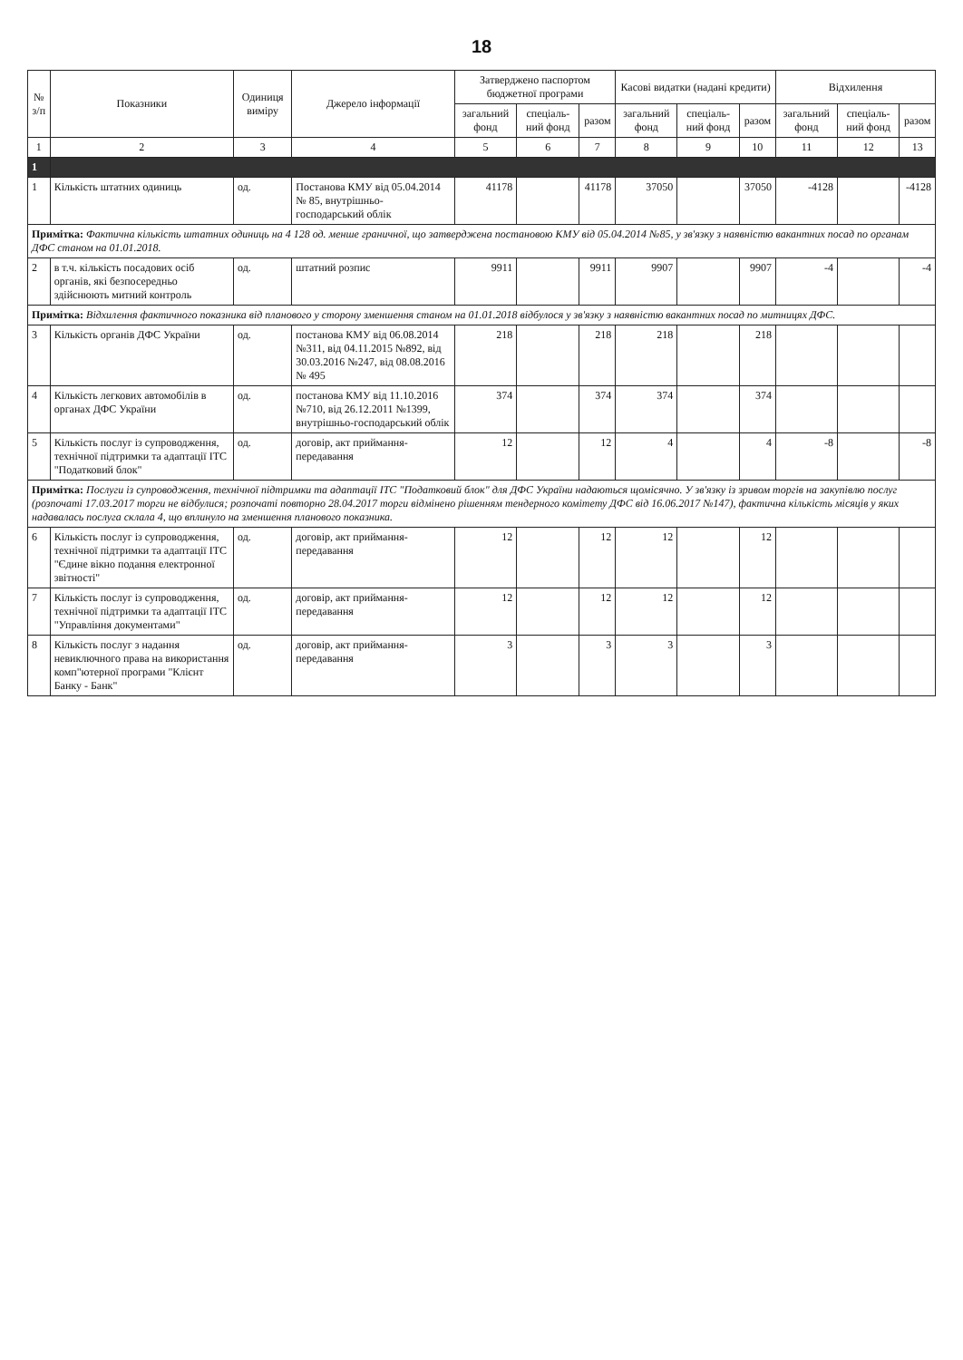18
| № з/п | Показники | Одиниця виміру | Джерело інформації | Затверджено паспортом бюджетної програми | | | Касові видатки (надані кредити) | | | Відхилення | | |
| --- | --- | --- | --- | --- | --- | --- | --- | --- | --- | --- | --- | --- |
| | | | | загальний фонд | спеціаль-ний фонд | разом | загальний фонд | спеціаль-ний фонд | разом | загальний фонд | спеціаль-ний фонд | разом |
| 1 | 2 | 3 | 4 | 5 | 6 | 7 | 8 | 9 | 10 | 11 | 12 | 13 |
| 1 | | | | | | | | | | | | |
| 1 | Кількість штатних одиниць | од. | Постанова КМУ від 05.04.2014 № 85, внутрішньо-господарський облік | 41178 | | 41178 | 37050 | | 37050 | -4128 | | -4128 |
| Примітка: Фактична кількість штатних одиниць на 4 128 од. менше граничної, що затверджена постановою КМУ від 05.04.2014 №85, у зв'язку з наявністю вакантних посад по органам ДФС станом на 01.01.2018. | | | | | | | | | | | | |
| 2 | в т.ч. кількість посадових осіб органів, які безпосередньо здійснюють митний контроль | од. | штатний розпис | 9911 | | 9911 | 9907 | | 9907 | -4 | | -4 |
| Примітка: Відхилення фактичного показника від планового у сторону зменшення станом на 01.01.2018 відбулося у зв'язку з наявністю вакантних посад по митницях ДФС. | | | | | | | | | | | | |
| 3 | Кількість органів ДФС України | од. | постанова КМУ від 06.08.2014 №311, від 04.11.2015 №892, від 30.03.2016 №247, від 08.08.2016 № 495 | 218 | | 218 | 218 | | 218 | | | |
| 4 | Кількість легкових автомобілів в органах ДФС України | од. | постанова КМУ від 11.10.2016 №710, від 26.12.2011 №1399, внутрішньо-господарський облік | 374 | | 374 | 374 | | 374 | | | |
| 5 | Кількість послуг із супроводження, технічної підтримки та адаптації ІТС "Податковий блок" | од. | договір, акт приймання-передавання | 12 | | 12 | 4 | | 4 | -8 | | -8 |
| Примітка: Послуги із супроводження, технічної підтримки та адаптації ІТС "Податковий блок" для ДФС України надаються щомісячно. У зв'язку із зривом торгів на закупівлю послуг (розпочаті 17.03.2017 торги не відбулися; розпочаті повторно 28.04.2017 торги відмінено рішенням тендерного комітету ДФС від 16.06.2017 №147), фактична кількість місяців у яких надавалась послуга склала 4, що вплинуло на зменшення планового показника. | | | | | | | | | | | | |
| 6 | Кількість послуг із супроводження, технічної підтримки та адаптації ІТС "Єдине вікно подання електронної звітності" | од. | договір, акт приймання-передавання | 12 | | 12 | 12 | | 12 | | | |
| 7 | Кількість послуг із супроводження, технічної підтримки та адаптації ІТС "Управління документами" | од. | договір, акт приймання-передавання | 12 | | 12 | 12 | | 12 | | | |
| 8 | Кількість послуг з надання невиключного права на використання комп"ютерної програми "Клієнт Банку - Банк" | од. | договір, акт приймання-передавання | 3 | | 3 | 3 | | 3 | | | |